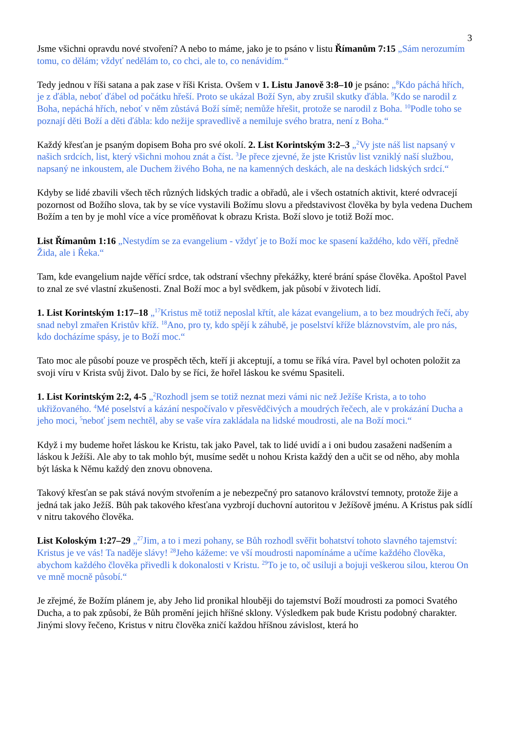3
Jsme všichni opravdu nové stvoření? A nebo to máme, jako je to psáno v listu Římanům 7:15 „Sám nerozumím tomu, co dělám; vždyť nedělám to, co chci, ale to, co nenávidím.“
Tedy jednou v říši satana a pak zase v říši Krista. Ovšem v 1. Listu Janově 3:8–10 je psáno: „<sup>8</sup>Kdo páchá hřích, je z ďábla, neboť ďábel od počátku hřeší. Proto se ukázal Boží Syn, aby zrušil skutky ďábla. <sup>9</sup>Kdo se narodil z Boha, nepáchá hřích, neboť v něm zůstává Boží símě; nemůže hřešit, protože se narodil z Boha. <sup>10</sup>Podle toho se poznají děti Boží a děti ďábla: kdo nežije spravedlivě a nemiluje svého bratra, není z Boha.“
Každý křesťan je psaným dopisem Boha pro své okolí. 2. List Korintským 3:2–3 „<sup>2</sup>Vy jste náš list napsaný v našich srdcích, list, který všichni mohou znát a číst. <sup>3</sup>Je přece zjevné, že jste Kristův list vzniklý naší službou, napsaný ne inkoustem, ale Duchem živého Boha, ne na kamenných deskách, ale na deskách lidských srdcí.“
Kdyby se lidé zbavili všech těch různých lidských tradic a obřadů, ale i všech ostatních aktivit, které odvracejí pozornost od Božího slova, tak by se více vystavili Božímu slovu a představivost člověka by byla vedena Duchem Božím a ten by je mohl více a více proměňovat k obrazu Krista. Boží slovo je totiž Boží moc.
List Římanům 1:16 „Nestydím se za evangelium - vždyť je to Boží moc ke spasení každého, kdo věří, předně Žida, ale i Řeka.“
Tam, kde evangelium najde věřící srdce, tak odstraní všechny překážky, které brání spáse člověka. Apoštol Pavel to znal ze své vlastní zkušenosti. Znal Boží moc a byl svědkem, jak působí v životech lidí.
1. List Korintským 1:17–18 „<sup>17</sup>Kristus mě totiž neposlal křtít, ale kázat evangelium, a to bez moudrých řečí, aby snad nebyl zmařen Kristův kříž. <sup>18</sup>Ano, pro ty, kdo spějí k záhubě, je poselství kříže bláznovstvím, ale pro nás, kdo docházíme spásy, je to Boží moc.“
Tato moc ale působí pouze ve prospěch těch, kteří ji akceptují, a tomu se říká víra. Pavel byl ochoten položit za svoji víru v Krista svůj život. Dalo by se říci, že hořel láskou ke svému Spasiteli.
1. List Korintským 2:2, 4-5 „<sup>2</sup>Rozhodl jsem se totiž neznat mezi vámi nic než Ježíše Krista, a to toho ukřižovaného. <sup>4</sup>Mé poselství a kázání nespočívalo v přesvědčivých a moudrých řečech, ale v prokázání Ducha a jeho moci, <sup>5</sup>neboť jsem nechtěl, aby se vaše víra zakládala na lidské moudrosti, ale na Boží moci.“
Když i my budeme hořet láskou ke Kristu, tak jako Pavel, tak to lidé uvidí a i oni budou zasaženi nadšením a láskou k Ježíši. Ale aby to tak mohlo být, musíme sedět u nohou Krista každý den a učit se od něho, aby mohla být láska k Němu každý den znovu obnovena.
Takový křesťan se pak stává novým stvořením a je nebezpečný pro satanovo království temnoty, protože žije a jedná tak jako Ježíš. Bůh pak takového křesťana vyzbrojí duchovní autoritou v Ježíšově jménu. A Kristus pak sídlí v nitru takového člověka.
List Koloským 1:27–29 „<sup>27</sup>Jim, a to i mezi pohany, se Bůh rozhodl svěřit bohatství tohoto slavného tajemství: Kristus je ve vás! Ta naděje slávy! <sup>28</sup>Jeho kážeme: ve vší moudrosti napomínáme a učíme každého člověka, abychom každého člověka přivedli k dokonalosti v Kristu. <sup>29</sup>To je to, oč usiluji a bojuji veškerou silou, kterou On ve mně mocně působí.“
Je zřejmé, že Božím plánem je, aby Jeho lid pronikal hlouběji do tajemství Boží moudrosti za pomoci Svatého Ducha, a to pak způsobí, že Bůh promění jejich hříšné sklony. Výsledkem pak bude Kristu podobný charakter. Jinými slovy řečeno, Kristus v nitru člověka zničí každou hříšnou závislost, která ho